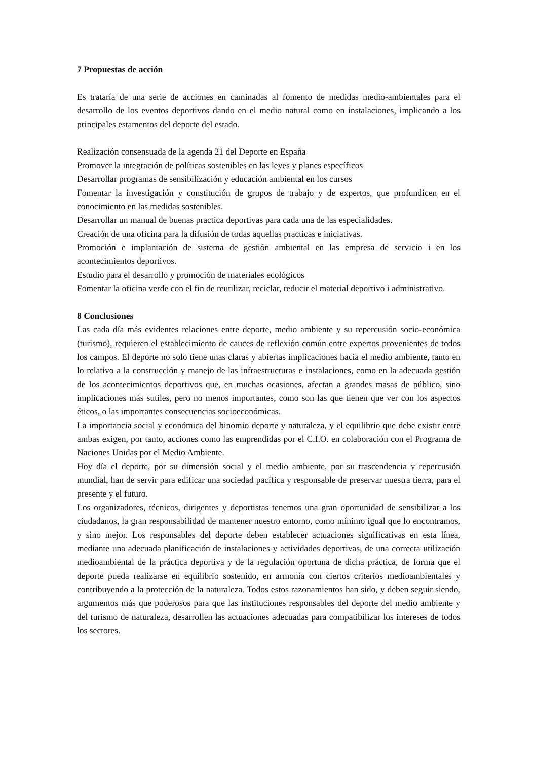7 Propuestas de acción
Es trataría de una serie de acciones en caminadas al fomento de medidas medio-ambientales para el desarrollo de los eventos deportivos dando en el medio natural como en instalaciones, implicando a los principales estamentos del deporte del estado.
Realización consensuada de la agenda 21 del Deporte en España
Promover la integración de políticas sostenibles en las leyes y planes específicos
Desarrollar programas de sensibilización y educación ambiental en los cursos
Fomentar la investigación y constitución de grupos de trabajo y de expertos, que profundicen en el conocimiento en las medidas sostenibles.
Desarrollar un manual de buenas practica deportivas para cada una de las especialidades.
Creación de una oficina para la difusión de todas aquellas practicas e iniciativas.
Promoción e implantación de sistema de gestión ambiental en las empresa de servicio i en los acontecimientos deportivos.
Estudio para el desarrollo y promoción de materiales ecológicos
Fomentar la oficina verde con el fin de reutilizar, reciclar, reducir el material deportivo i administrativo.
8 Conclusiones
Las cada día más evidentes relaciones entre deporte, medio ambiente y su repercusión socio-económica (turismo), requieren el establecimiento de cauces de reflexión común entre expertos provenientes de todos los campos. El deporte no solo tiene unas claras y abiertas implicaciones hacia el medio ambiente, tanto en lo relativo a la construcción y manejo de las infraestructuras e instalaciones, como en la adecuada gestión de los acontecimientos deportivos que, en muchas ocasiones, afectan a grandes masas de público, sino implicaciones más sutiles, pero no menos importantes, como son las que tienen que ver con los aspectos éticos, o las importantes consecuencias socioeconómicas.
La importancia social y económica del binomio deporte y naturaleza, y el equilibrio que debe existir entre ambas exigen, por tanto, acciones como las emprendidas por el C.I.O. en colaboración con el Programa de Naciones Unidas por el Medio Ambiente.
Hoy día el deporte, por su dimensión social y el medio ambiente, por su trascendencia y repercusión mundial, han de servir para edificar una sociedad pacífica y responsable de preservar nuestra tierra, para el presente y el futuro.
Los organizadores, técnicos, dirigentes y deportistas tenemos una gran oportunidad de sensibilizar a los ciudadanos, la gran responsabilidad de mantener nuestro entorno, como mínimo igual que lo encontramos, y sino mejor. Los responsables del deporte deben establecer actuaciones significativas en esta línea, mediante una adecuada planificación de instalaciones y actividades deportivas, de una correcta utilización medioambiental de la práctica deportiva y de la regulación oportuna de dicha práctica, de forma que el deporte pueda realizarse en equilibrio sostenido, en armonía con ciertos criterios medioambientales y contribuyendo a la protección de la naturaleza. Todos estos razonamientos han sido, y deben seguir siendo, argumentos más que poderosos para que las instituciones responsables del deporte del medio ambiente y del turismo de naturaleza, desarrollen las actuaciones adecuadas para compatibilizar los intereses de todos los sectores.